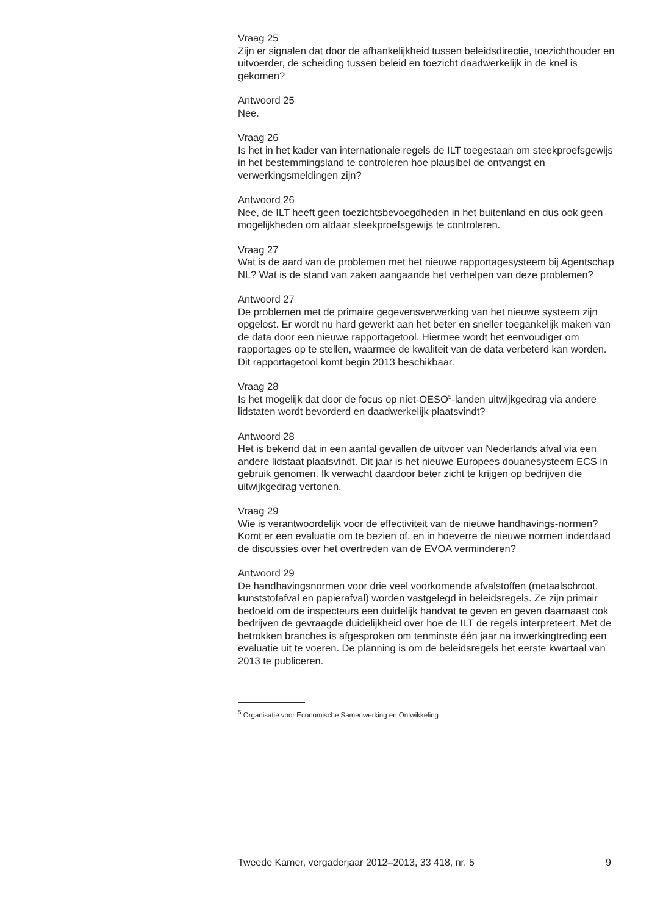Vraag 25
Zijn er signalen dat door de afhankelijkheid tussen beleidsdirectie, toezichthouder en uitvoerder, de scheiding tussen beleid en toezicht daadwerkelijk in de knel is gekomen?
Antwoord 25
Nee.
Vraag 26
Is het in het kader van internationale regels de ILT toegestaan om steekproefsgewijs in het bestemmingsland te controleren hoe plausibel de ontvangst en verwerkingsmeldingen zijn?
Antwoord 26
Nee, de ILT heeft geen toezichtsbevoegdheden in het buitenland en dus ook geen mogelijkheden om aldaar steekproefsgewijs te controleren.
Vraag 27
Wat is de aard van de problemen met het nieuwe rapportagesysteem bij Agentschap NL? Wat is de stand van zaken aangaande het verhelpen van deze problemen?
Antwoord 27
De problemen met de primaire gegevensverwerking van het nieuwe systeem zijn opgelost. Er wordt nu hard gewerkt aan het beter en sneller toegankelijk maken van de data door een nieuwe rapportagetool. Hiermee wordt het eenvoudiger om rapportages op te stellen, waarmee de kwaliteit van de data verbeterd kan worden. Dit rapportagetool komt begin 2013 beschikbaar.
Vraag 28
Is het mogelijk dat door de focus op niet-OESO<sup>5</sup>-landen uitwijkgedrag via andere lidstaten wordt bevorderd en daadwerkelijk plaatsvindt?
Antwoord 28
Het is bekend dat in een aantal gevallen de uitvoer van Nederlands afval via een andere lidstaat plaatsvindt. Dit jaar is het nieuwe Europees douanesysteem ECS in
gebruik genomen. Ik verwacht daardoor beter zicht te krijgen op bedrijven die uitwijkgedrag vertonen.
Vraag 29
Wie is verantwoordelijk voor de effectiviteit van de nieuwe handhavings-normen? Komt er een evaluatie om te bezien of, en in hoeverre de nieuwe normen inderdaad de discussies over het overtreden van de EVOA verminderen?
Antwoord 29
De handhavingsnormen voor drie veel voorkomende afvalstoffen (metaalschroot, kunststofafval en papierafval) worden vastgelegd in beleidsregels. Ze zijn primair bedoeld om de inspecteurs een duidelijk handvat te geven en geven daarnaast ook bedrijven de gevraagde duidelijkheid over hoe de ILT de regels interpreteert. Met de betrokken branches is afgesproken om tenminste één jaar na inwerkingtreding een evaluatie uit te voeren. De planning is om de beleidsregels het eerste kwartaal van 2013 te publiceren.
<sup>5</sup> Organisatie voor Economische Samenwerking en Ontwikkeling
Tweede Kamer, vergaderjaar 2012–2013, 33 418, nr. 5 9